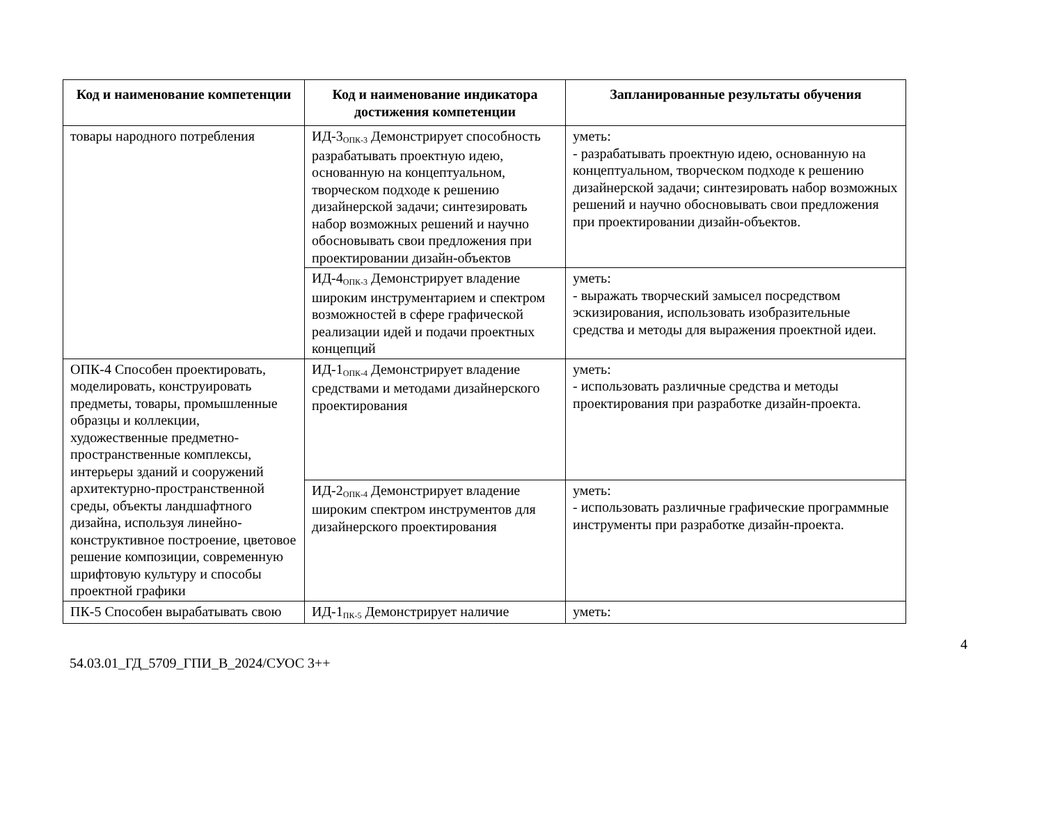| Код и наименование компетенции | Код и наименование индикатора достижения компетенции | Запланированные результаты обучения |
| --- | --- | --- |
| товары народного потребления | ИД-3<sub>ОПК-3</sub> Демонстрирует способность разрабатывать проектную идею, основанную на концептуальном, творческом подходе к решению дизайнерской задачи; синтезировать набор возможных решений и научно обосновывать свои предложения при проектировании дизайн-объектов | уметь: - разрабатывать проектную идею, основанную на концептуальном, творческом подходе к решению дизайнерской задачи; синтезировать набор возможных решений и научно обосновывать свои предложения при проектировании дизайн-объектов. |
| | ИД-4<sub>ОПК-3</sub> Демонстрирует владение широким инструментарием и спектром возможностей в сфере графической реализации идей и подачи проектных концепций | уметь: - выражать творческий замысел посредством эскизирования, использовать изобразительные средства и методы для выражения проектной идеи. |
| ОПК-4 Способен проектировать, моделировать, конструировать предметы, товары, промышленные образцы и коллекции, художественные предметно-пространственные комплексы, интерьеры зданий и сооружений архитектурно-пространственной среды, объекты ландшафтного дизайна, используя линейно-конструктивное построение, цветовое решение композиции, современную шрифтовую культуру и способы проектной графики | ИД-1<sub>ОПК-4</sub> Демонстрирует владение средствами и методами дизайнерского проектирования | уметь: - использовать различные средства и методы проектирования при разработке дизайн-проекта. |
| | ИД-2<sub>ОПК-4</sub> Демонстрирует владение широким спектром инструментов для дизайнерского проектирования | уметь: - использовать различные графические программные инструменты при разработке дизайн-проекта. |
| ПК-5 Способен вырабатывать свою | ИД-1<sub>ПК-5</sub> Демонстрирует наличие | уметь: |
4
54.03.01_ГД_5709_ГПИ_В_2024/СУОС 3++